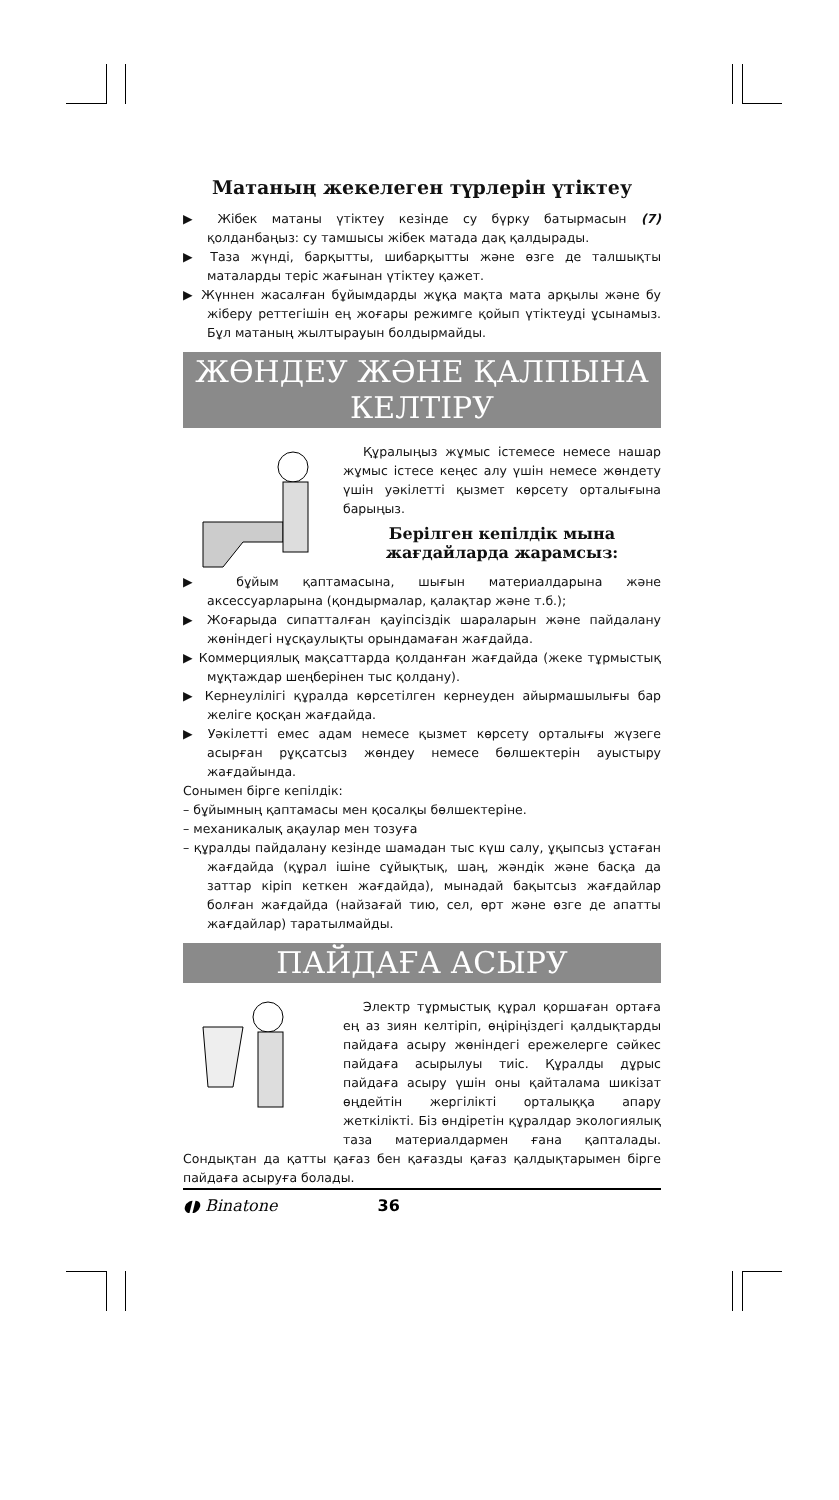Матаның жекелеген түрлерін үтіктеу
▶ Жібек матаны үтіктеу кезінде су бүрку батырмасын (7) қолданбаңыз: су тамшысы жібек матада дақ қалдырады.
▶ Таза жүнді, барқытты, шибарқытты және өзге де талшықты маталарды теріс жағынан үтіктеу қажет.
▶ Жүннен жасалған бұйымдарды жұқа мақта мата арқылы және бу жіберу реттегішін ең жоғары режимге қойып үтіктеуді ұсынамыз. Бұл матаның жылтырауын болдырмайды.
ЖӨНДЕУ ЖӘНЕ ҚАЛПЫНА КЕЛТІРУ
Құралыңыз жұмыс істемесе немесе нашар жұмыс істесе кеңес алу үшін немесе жөндету үшін уәкілетті қызмет көрсету орталығына барыңыз.
Берілген кепілдік мына жағдайларда жарамсыз:
▶ бұйым қаптамасына, шығын материалдарына және аксессуарларына (қондырмалар, қалақтар және т.б.);
▶ Жоғарыда сипатталған қауіпсіздік шараларын және пайдалану жөніндегі нұсқаулықты орындамаған жағдайда.
▶ Коммерциялық мақсаттарда қолданған жағдайда (жеке тұрмыстық мұқтаждар шеңберінен тыс қолдану).
▶ Кернеулілігі құралда көрсетілген кернеуден айырмашылығы бар желіге қосқан жағдайда.
▶ Уәкілетті емес адам немесе қызмет көрсету орталығы жүзеге асырған рұқсатсыз жөндеу немесе бөлшектерін ауыстыру жағдайында.
Сонымен бірге кепілдік:
– бұйымның қаптамасы мен қосалқы бөлшектеріне.
– механикалық ақаулар мен тозуға
– құралды пайдалану кезінде шамадан тыс күш салу, ұқыпсыз ұстаған жағдайда (құрал ішіне сұйықтық, шаң, жәндік және басқа да заттар кіріп кеткен жағдайда), мынадай бақытсыз жағдайлар болған жағдайда (найзағай тию, сел, өрт және өзге де апатты жағдайлар) таратылмайды.
ПАЙДАҒА АСЫРУ
Электр тұрмыстық құрал қоршаған ортаға ең аз зиян келтіріп, өңіріңіздегі қалдықтарды пайдаға асыру жөніндегі ережелерге сәйкес пайдаға асырылуы тиіс. Құралды дұрыс пайдаға асыру үшін оны қайталама шикізат өңдейтін жергілікті орталыққа апару жеткілікті. Біз өндіретін құралдар экологиялық таза материалдармен ғана қапталады. Сондықтан да қатты қағаз бен қағазды қағаз қалдықтарымен бірге пайдаға асыруға болады.
◖◗ Binatone 36